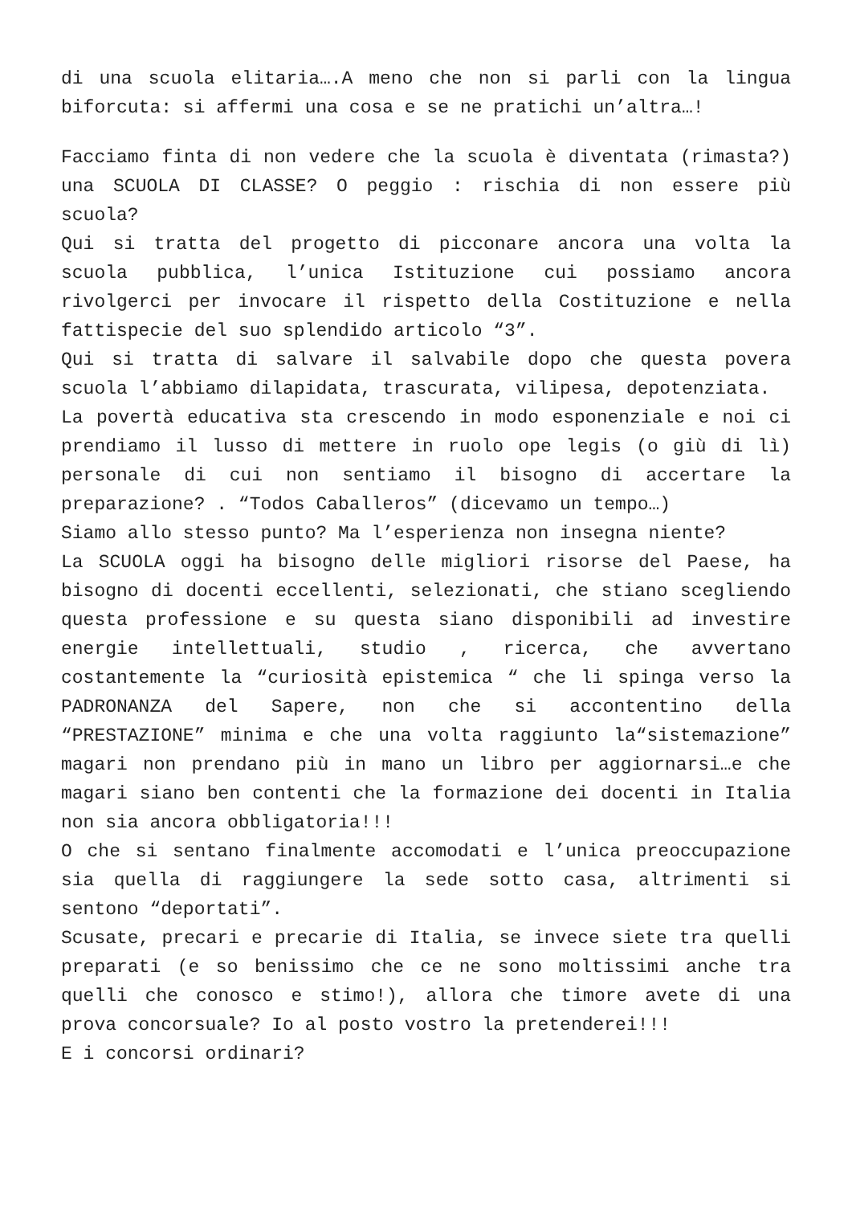di una scuola elitaria….A meno che non si parli con la lingua biforcuta: si affermi una cosa e se ne pratichi un’altra…!
Facciamo finta di non vedere che la scuola è diventata (rimasta?) una SCUOLA DI CLASSE? O peggio : rischia di non essere più scuola?
Qui si tratta del progetto di picconare ancora una volta la scuola pubblica, l’unica Istituzione cui possiamo ancora rivolgerci per invocare il rispetto della Costituzione e nella fattispecie del suo splendido articolo “3”.
Qui si tratta di salvare il salvabile dopo che questa povera scuola l’abbiamo dilapidata, trascurata, vilipesa, depotenziata.
La povertà educativa sta crescendo in modo esponenziale e noi ci prendiamo il lusso di mettere in ruolo ope legis (o giù di lì) personale di cui non sentiamo il bisogno di accertare la preparazione? . “Todos Caballeros” (dicevamo un tempo…)
Siamo allo stesso punto? Ma l’esperienza non insegna niente?
La SCUOLA oggi ha bisogno delle migliori risorse del Paese, ha bisogno di docenti eccellenti, selezionati, che stiano scegliendo questa professione e su questa siano disponibili ad investire energie intellettuali, studio , ricerca, che avvertano costantemente la “curiosità epistemica “ che li spinga verso la PADRONANZA del Sapere, non che si accontentino della “PRESTAZIONE” minima e che una volta raggiunto la“sistemazione” magari non prendano più in mano un libro per aggiornarsi…e che magari siano ben contenti che la formazione dei docenti in Italia non sia ancora obbligatoria!!!
O che si sentano finalmente accomodati e l’unica preoccupazione sia quella di raggiungere la sede sotto casa, altrimenti si sentono “deportati”.
Scusate, precari e precarie di Italia, se invece siete tra quelli preparati (e so benissimo che ce ne sono moltissimi anche tra quelli che conosco e stimo!), allora che timore avete di una prova concorsuale? Io al posto vostro la pretenderei!!!
E i concorsi ordinari?